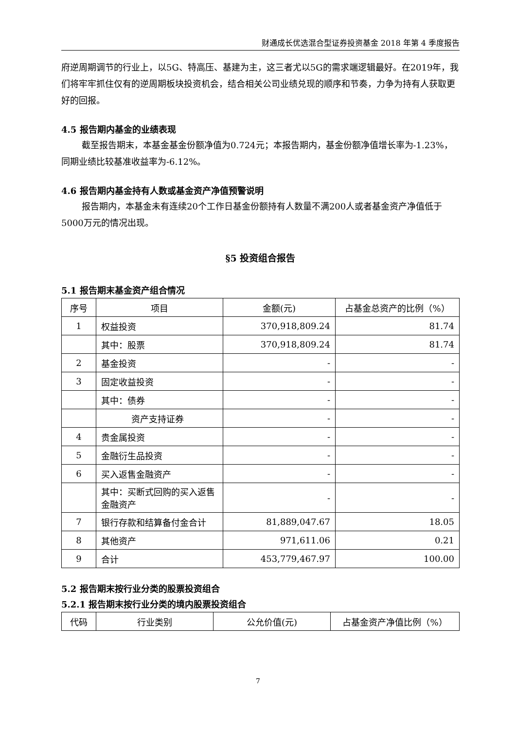财通成长优选混合型证券投资基金 2018 年第 4 季度报告
府逆周期调节的行业上，以5G、特高压、基建为主，这三者尤以5G的需求端逻辑最好。在2019年，我们将牢牢抓住仅有的逆周期板块投资机会，结合相关公司业绩兑现的顺序和节奏，力争为持有人获取更好的回报。
4.5 报告期内基金的业绩表现
截至报告期末，本基金基金份额净值为0.724元；本报告期内，基金份额净值增长率为-1.23%，同期业绩比较基准收益率为-6.12%。
4.6 报告期内基金持有人数或基金资产净值预警说明
报告期内，本基金未有连续20个工作日基金份额持有人数量不满200人或者基金资产净值低于5000万元的情况出现。
§5 投资组合报告
5.1 报告期末基金资产组合情况
| 序号 | 项目 | 金额(元) | 占基金总资产的比例（%） |
| --- | --- | --- | --- |
| 1 | 权益投资 | 370,918,809.24 | 81.74 |
| | 其中：股票 | 370,918,809.24 | 81.74 |
| 2 | 基金投资 | - | - |
| 3 | 固定收益投资 | - | - |
| | 其中：债券 | - | - |
| | 资产支持证券 | - | - |
| 4 | 贵金属投资 | - | - |
| 5 | 金融衍生品投资 | - | - |
| 6 | 买入返售金融资产 | - | - |
| | 其中：买断式回购的买入返售金融资产 | - | - |
| 7 | 银行存款和结算备付金合计 | 81,889,047.67 | 18.05 |
| 8 | 其他资产 | 971,611.06 | 0.21 |
| 9 | 合计 | 453,779,467.97 | 100.00 |
5.2 报告期末按行业分类的股票投资组合
5.2.1 报告期末按行业分类的境内股票投资组合
| 代码 | 行业类别 | 公允价值(元) | 占基金资产净值比例（%） |
| --- | --- | --- | --- |
7